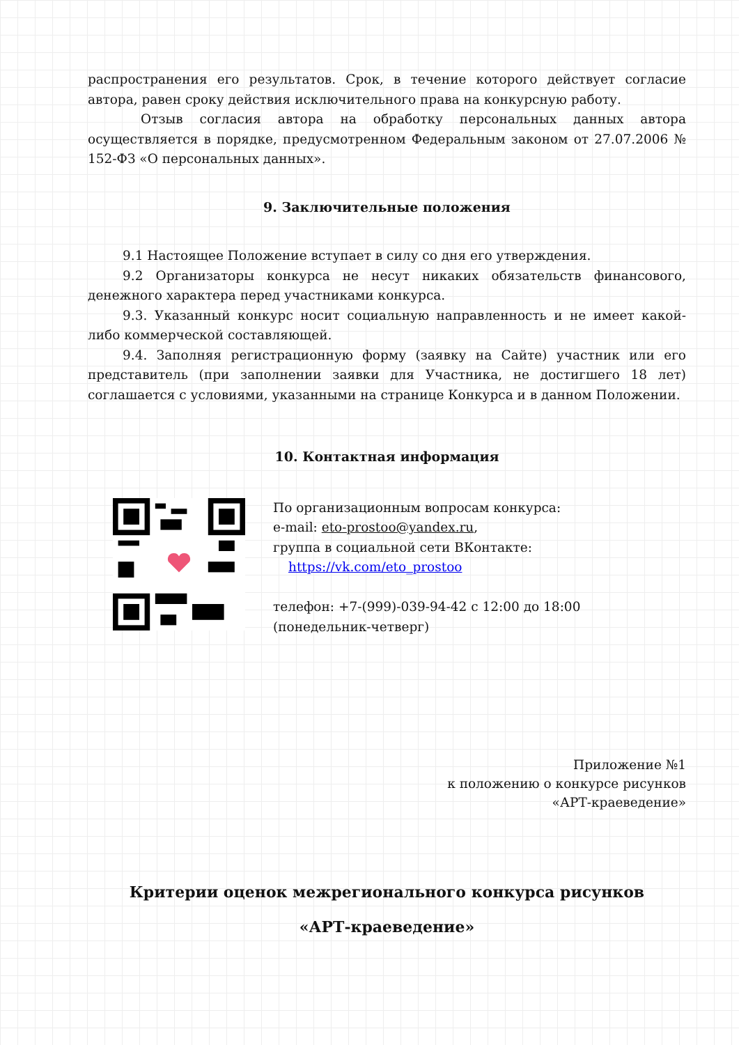распространения его результатов. Срок, в течение которого действует согласие автора, равен сроку действия исключительного права на конкурсную работу.
Отзыв согласия автора на обработку персональных данных автора осуществляется в порядке, предусмотренном Федеральным законом от 27.07.2006 № 152-ФЗ «О персональных данных».
9. Заключительные положения
9.1 Настоящее Положение вступает в силу со дня его утверждения.
9.2 Организаторы конкурса не несут никаких обязательств финансового, денежного характера перед участниками конкурса.
9.3. Указанный конкурс носит социальную направленность и не имеет какой-либо коммерческой составляющей.
9.4. Заполняя регистрационную форму (заявку на Сайте) участник или его представитель (при заполнении заявки для Участника, не достигшего 18 лет) соглашается с условиями, указанными на странице Конкурса и в данном Положении.
10. Контактная информация
По организационным вопросам конкурса:
e-mail: eto-prostoo@yandex.ru,
группа в социальной сети ВКонтакте:
https://vk.com/eto_prostoo
телефон: +7-(999)-039-94-42 с 12:00 до 18:00
(понедельник-четверг)
Приложение №1
к положению о конкурсе рисунков
«АРТ-краеведение»
Критерии оценок межрегионального конкурса рисунков
«АРТ-краеведение»